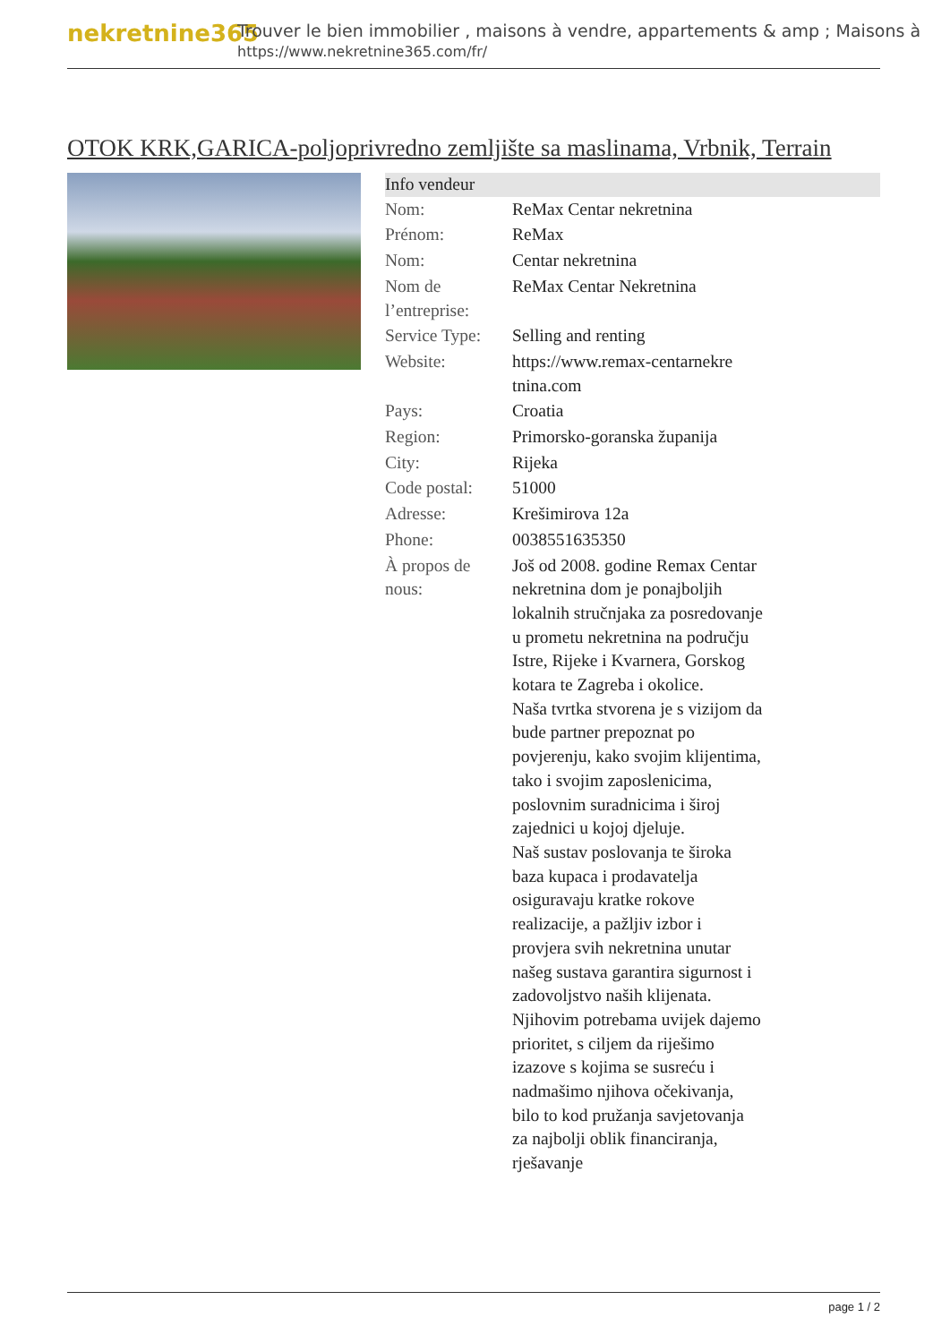nekretnine365
Trouver le bien immobilier , maisons à vendre, appartements & amp ; Maisons à
https://www.nekretnine365.com/fr/
OTOK KRK,GARICA-poljoprivredno zemljište sa maslinama, Vrbnik, Terrain
| Info vendeur | |
| --- | --- |
| Nom: | ReMax Centar nekretnina |
| Prénom: | ReMax |
| Nom: | Centar nekretnina |
| Nom de l’entreprise: | ReMax Centar Nekretnina |
| Service Type: | Selling and renting |
| Website: | https://www.remax-centarnekre tnina.com |
| Pays: | Croatia |
| Region: | Primorsko-goranska županija |
| City: | Rijeka |
| Code postal: | 51000 |
| Adresse: | Krešimirova 12a |
| Phone: | 0038551635350 |
| À propos de nous: | Još od 2008. godine Remax Centar nekretnina dom je ponajboljih lokalnih stručnjaka za posredovanje u prometu nekretnina na području Istre, Rijeke i Kvarnera, Gorskog kotara te Zagreba i okolice. Naša tvrtka stvorena je s vizijom da bude partner prepoznat po povjerenju, kako svojim klijentima, tako i svojim zaposlenicima, poslovnim suradnicima i široj zajednici u kojoj djeluje. Naš sustav poslovanja te široka baza kupaca i prodavatelja osiguravaju kratke rokove realizacije, a pažljiv izbor i provjera svih nekretnina unutar našeg sustava garantira sigurnost i zadovoljstvo naših klijenata. Njihovim potrebama uvijek dajemo prioritet, s ciljem da riješimo izazove s kojima se susreću i nadmašimo njihova očekivanja, bilo to kod pružanja savjetovanja za najbolji oblik financiranja, rješavanje |
page 1 / 2